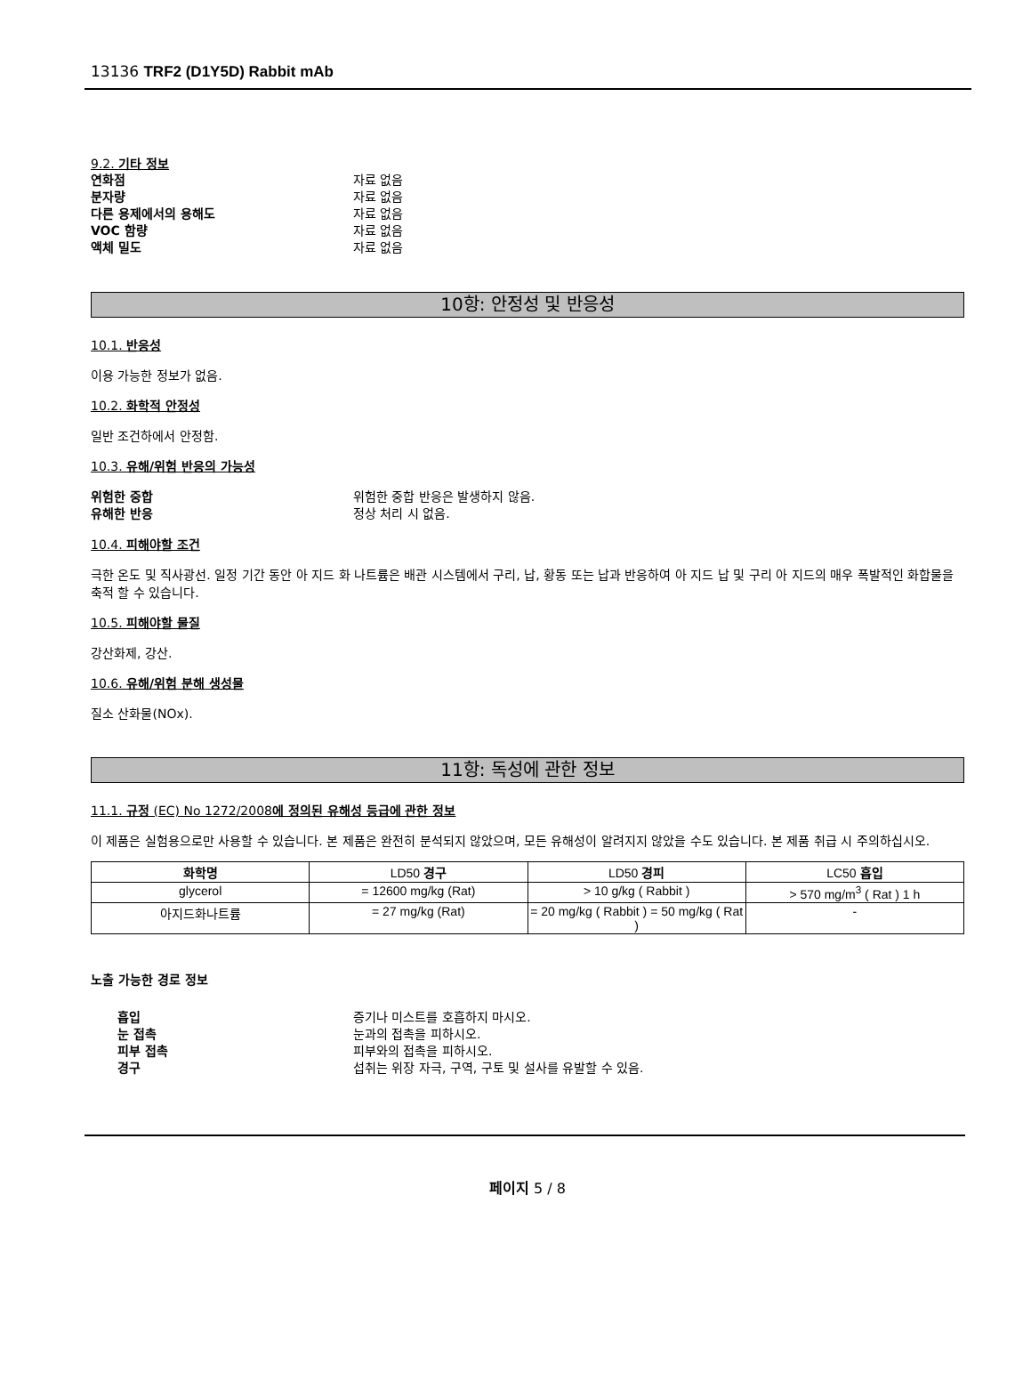13136 TRF2 (D1Y5D) Rabbit mAb
9.2. 기타 정보
연화점 자료 없음
분자량 자료 없음
다른 용제에서의 용해도 자료 없음
VOC 함량 자료 없음
액체 밀도 자료 없음
10항: 안정성 및 반응성
10.1. 반응성
이용 가능한 정보가 없음.
10.2. 화학적 안정성
일반 조건하에서 안정함.
10.3. 유해/위험 반응의 가능성
위험한 중합 위험한 중합 반응은 발생하지 않음.
유해한 반응 정상 처리 시 없음.
10.4. 피해야할 조건
극한 온도 및 직사광선. 일정 기간 동안 아 지드 화 나트륨은 배관 시스템에서 구리, 납, 황동 또는 납과 반응하여 아 지드 납 및 구리 아 지드의 매우 폭발적인 화합물을 축적 할 수 있습니다.
10.5. 피해야할 물질
강산화제, 강산.
10.6. 유해/위험 분해 생성물
질소 산화물(NOx).
11항: 독성에 관한 정보
11.1. 규정 (EC) No 1272/2008에 정의된 유해성 등급에 관한 정보
이 제품은 실험용으로만 사용할 수 있습니다. 본 제품은 완전히 분석되지 않았으며, 모든 유해성이 알려지지 않았을 수도 있습니다. 본 제품 취급 시 주의하십시오.
| 화학명 | LD50 경구 | LD50 경피 | LC50 흡입 |
| --- | --- | --- | --- |
| glycerol | = 12600 mg/kg (Rat) | > 10 g/kg ( Rabbit ) | > 570 mg/m<sup>3</sup> ( Rat ) 1 h |
| 아지드화나트륨 | = 27 mg/kg (Rat) | = 20 mg/kg ( Rabbit ) = 50 mg/kg ( Rat ) | - |
노출 가능한 경로 정보
흡입 증기나 미스트를 호흡하지 마시오.
눈 접촉 눈과의 접촉을 피하시오.
피부 접촉 피부와의 접촉을 피하시오.
경구 섭취는 위장 자극, 구역, 구토 및 설사를 유발할 수 있음.
페이지 5 / 8